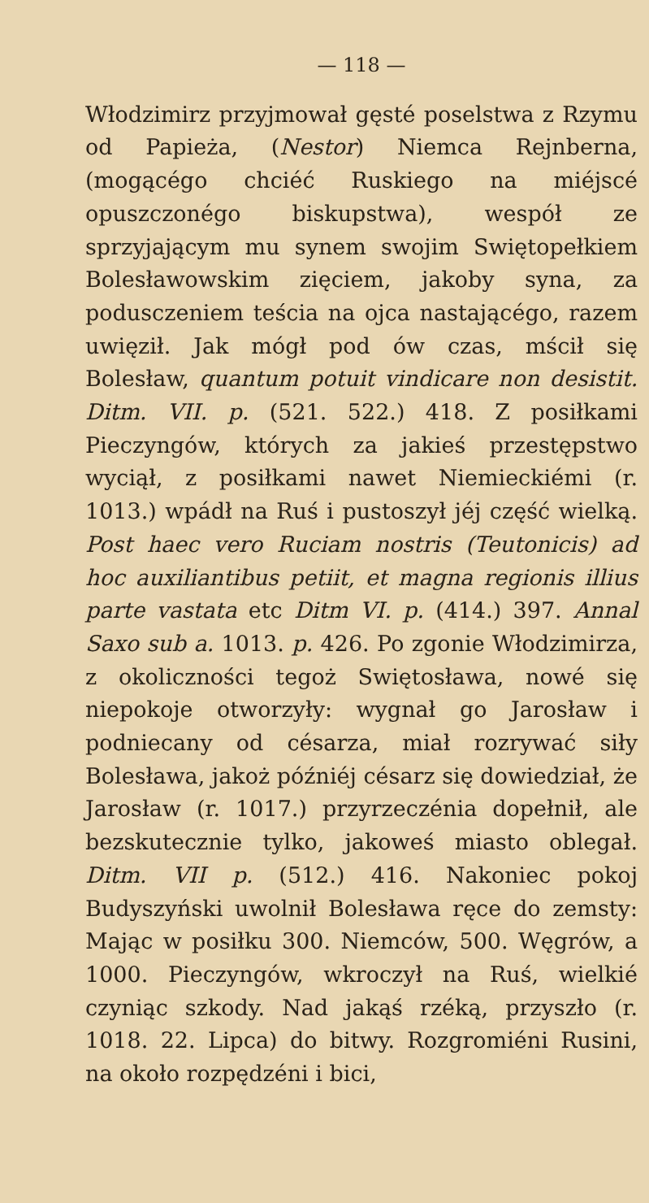— 118 —
Włodzimirz przyjmował gęsté poselstwa z Rzymu od Papieża, (Nestor) Niemca Rejnberna, (mogącégo chciéć Ruskiego na miéjscé opuszczonégo biskupstwa), wespół ze sprzyjającym mu synem swojim Swiętopełkiem Bolesławowskim zięciem, jakoby syna, za podusczeniem teścia na ojca nastającégo, razem uwięził. Jak mógł pod ów czas, mścił się Bolesław, quantum potuit vindicare non desistit. Ditm. VII. p. (521. 522.) 418. Z posiłkami Pieczyngów, których za jakieś przestępstwo wyciął, z posiłkami nawet Niemieckiémi (r. 1013.) wpádł na Ruś i pustoszył jéj część wielką. Post haec vero Ruciam nostris (Teutonicis) ad hoc auxiliantibus petiit, et magna regionis illius parte vastata etc Ditm VI. p. (414.) 397. Annal Saxo sub a. 1013. p. 426. Po zgonie Włodzimirza, z okoliczności tegoż Swiętosława, nowé się niepokoje otworzyły: wygnał go Jarosław i podniecany od césarza, miał rozrywać siły Bolesława, jakoż późniéj césarz się dowiedział, że Jarosław (r. 1017.) przyrzeczénia dopełnił, ale bezskutecznie tylko, jakoweś miasto oblegał. Ditm. VII p. (512.) 416. Nakoniec pokoj Budyszyński uwolnił Bolesława ręce do zemsty: Mając w posiłku 300. Niemców, 500. Węgrów, a 1000. Pieczyngów, wkroczył na Ruś, wielkié czyniąc szkody. Nad jakąś rzéką, przyszło (r. 1018. 22. Lipca) do bitwy. Rozgromiéni Rusini, na około rozpędzéni i bici,